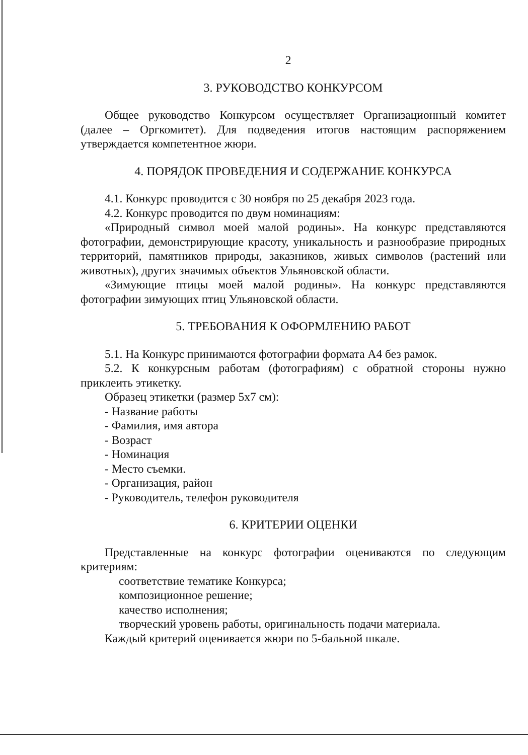2
3. РУКОВОДСТВО КОНКУРСОМ
Общее руководство Конкурсом осуществляет Организационный комитет (далее – Оргкомитет). Для подведения итогов настоящим распоряжением утверждается компетентное жюри.
4. ПОРЯДОК ПРОВЕДЕНИЯ И СОДЕРЖАНИЕ КОНКУРСА
4.1. Конкурс проводится с 30 ноября по 25 декабря 2023 года.
4.2. Конкурс проводится по двум номинациям:
«Природный символ моей малой родины». На конкурс представляются фотографии, демонстрирующие красоту, уникальность и разнообразие природных территорий, памятников природы, заказников, живых символов (растений или животных), других значимых объектов Ульяновской области.
«Зимующие птицы моей малой родины». На конкурс представляются фотографии зимующих птиц Ульяновской области.
5. ТРЕБОВАНИЯ К ОФОРМЛЕНИЮ РАБОТ
5.1. На Конкурс принимаются фотографии формата А4 без рамок.
5.2. К конкурсным работам (фотографиям) с обратной стороны нужно приклеить этикетку.
Образец этикетки (размер 5х7 см):
- Название работы
- Фамилия, имя автора
- Возраст
- Номинация
- Место съемки.
- Организация, район
- Руководитель, телефон руководителя
6. КРИТЕРИИ ОЦЕНКИ
Представленные на конкурс фотографии оцениваются по следующим критериям:
соответствие тематике Конкурса;
композиционное решение;
качество исполнения;
творческий уровень работы, оригинальность подачи материала.
Каждый критерий оценивается жюри по 5-бальной шкале.